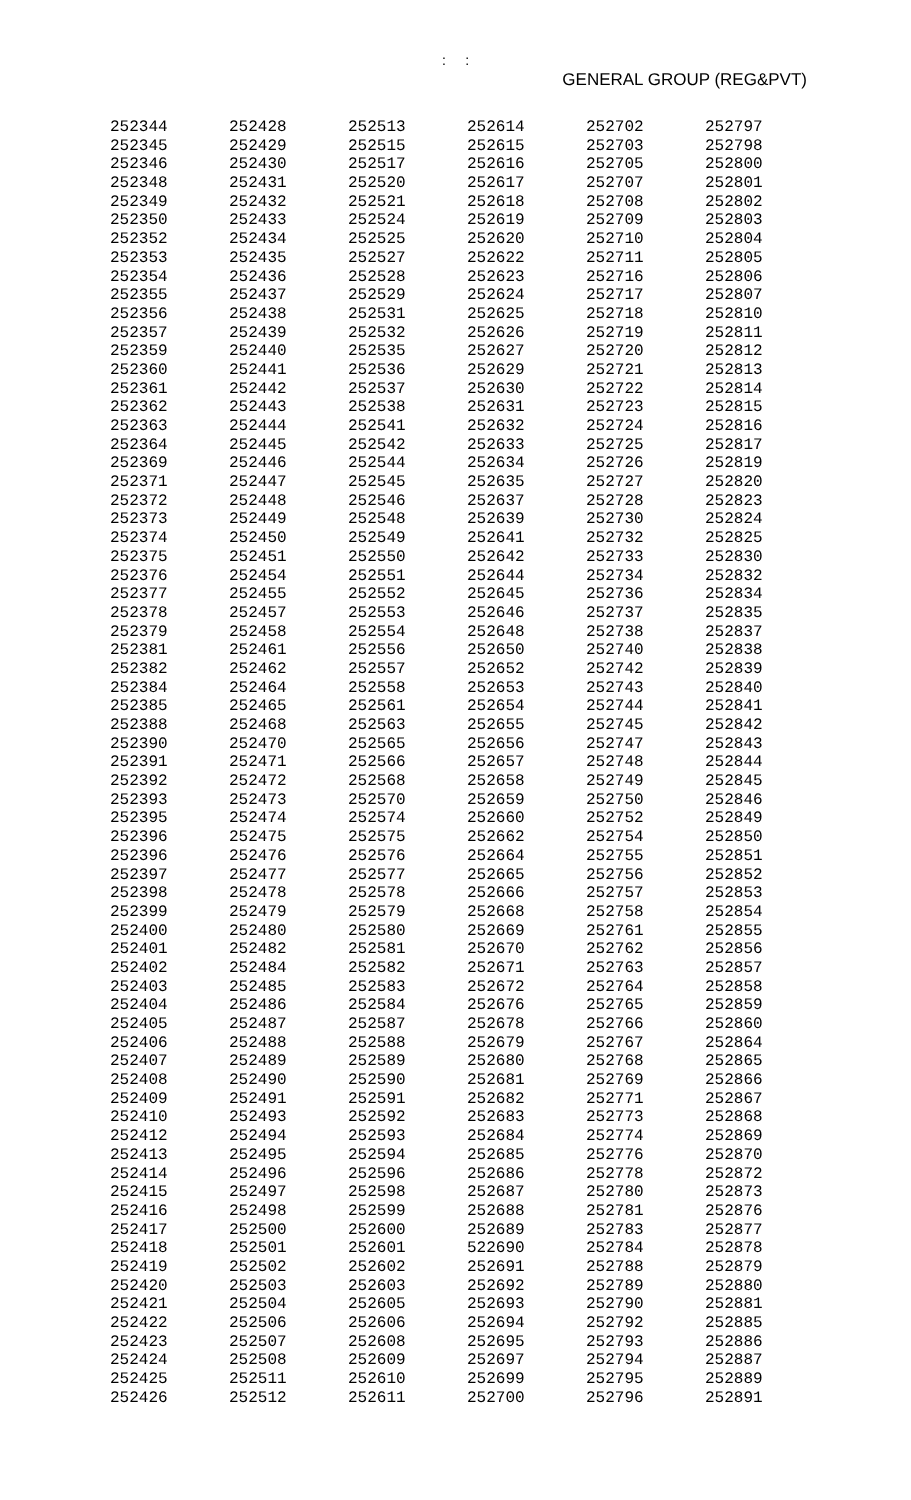: :
GENERAL GROUP (REG&PVT)
| 252344 | 252428 | 252513 | 252614 | 252702 | 252797 |
| 252345 | 252429 | 252515 | 252615 | 252703 | 252798 |
| 252346 | 252430 | 252517 | 252616 | 252705 | 252800 |
| 252348 | 252431 | 252520 | 252617 | 252707 | 252801 |
| 252349 | 252432 | 252521 | 252618 | 252708 | 252802 |
| 252350 | 252433 | 252524 | 252619 | 252709 | 252803 |
| 252352 | 252434 | 252525 | 252620 | 252710 | 252804 |
| 252353 | 252435 | 252527 | 252622 | 252711 | 252805 |
| 252354 | 252436 | 252528 | 252623 | 252716 | 252806 |
| 252355 | 252437 | 252529 | 252624 | 252717 | 252807 |
| 252356 | 252438 | 252531 | 252625 | 252718 | 252810 |
| 252357 | 252439 | 252532 | 252626 | 252719 | 252811 |
| 252359 | 252440 | 252535 | 252627 | 252720 | 252812 |
| 252360 | 252441 | 252536 | 252629 | 252721 | 252813 |
| 252361 | 252442 | 252537 | 252630 | 252722 | 252814 |
| 252362 | 252443 | 252538 | 252631 | 252723 | 252815 |
| 252363 | 252444 | 252541 | 252632 | 252724 | 252816 |
| 252364 | 252445 | 252542 | 252633 | 252725 | 252817 |
| 252369 | 252446 | 252544 | 252634 | 252726 | 252819 |
| 252371 | 252447 | 252545 | 252635 | 252727 | 252820 |
| 252372 | 252448 | 252546 | 252637 | 252728 | 252823 |
| 252373 | 252449 | 252548 | 252639 | 252730 | 252824 |
| 252374 | 252450 | 252549 | 252641 | 252732 | 252825 |
| 252375 | 252451 | 252550 | 252642 | 252733 | 252830 |
| 252376 | 252454 | 252551 | 252644 | 252734 | 252832 |
| 252377 | 252455 | 252552 | 252645 | 252736 | 252834 |
| 252378 | 252457 | 252553 | 252646 | 252737 | 252835 |
| 252379 | 252458 | 252554 | 252648 | 252738 | 252837 |
| 252381 | 252461 | 252556 | 252650 | 252740 | 252838 |
| 252382 | 252462 | 252557 | 252652 | 252742 | 252839 |
| 252384 | 252464 | 252558 | 252653 | 252743 | 252840 |
| 252385 | 252465 | 252561 | 252654 | 252744 | 252841 |
| 252388 | 252468 | 252563 | 252655 | 252745 | 252842 |
| 252390 | 252470 | 252565 | 252656 | 252747 | 252843 |
| 252391 | 252471 | 252566 | 252657 | 252748 | 252844 |
| 252392 | 252472 | 252568 | 252658 | 252749 | 252845 |
| 252393 | 252473 | 252570 | 252659 | 252750 | 252846 |
| 252395 | 252474 | 252574 | 252660 | 252752 | 252849 |
| 252396 | 252475 | 252575 | 252662 | 252754 | 252850 |
| 252396 | 252476 | 252576 | 252664 | 252755 | 252851 |
| 252397 | 252477 | 252577 | 252665 | 252756 | 252852 |
| 252398 | 252478 | 252578 | 252666 | 252757 | 252853 |
| 252399 | 252479 | 252579 | 252668 | 252758 | 252854 |
| 252400 | 252480 | 252580 | 252669 | 252761 | 252855 |
| 252401 | 252482 | 252581 | 252670 | 252762 | 252856 |
| 252402 | 252484 | 252582 | 252671 | 252763 | 252857 |
| 252403 | 252485 | 252583 | 252672 | 252764 | 252858 |
| 252404 | 252486 | 252584 | 252676 | 252765 | 252859 |
| 252405 | 252487 | 252587 | 252678 | 252766 | 252860 |
| 252406 | 252488 | 252588 | 252679 | 252767 | 252864 |
| 252407 | 252489 | 252589 | 252680 | 252768 | 252865 |
| 252408 | 252490 | 252590 | 252681 | 252769 | 252866 |
| 252409 | 252491 | 252591 | 252682 | 252771 | 252867 |
| 252410 | 252493 | 252592 | 252683 | 252773 | 252868 |
| 252412 | 252494 | 252593 | 252684 | 252774 | 252869 |
| 252413 | 252495 | 252594 | 252685 | 252776 | 252870 |
| 252414 | 252496 | 252596 | 252686 | 252778 | 252872 |
| 252415 | 252497 | 252598 | 252687 | 252780 | 252873 |
| 252416 | 252498 | 252599 | 252688 | 252781 | 252876 |
| 252417 | 252500 | 252600 | 252689 | 252783 | 252877 |
| 252418 | 252501 | 252601 | 522690 | 252784 | 252878 |
| 252419 | 252502 | 252602 | 252691 | 252788 | 252879 |
| 252420 | 252503 | 252603 | 252692 | 252789 | 252880 |
| 252421 | 252504 | 252605 | 252693 | 252790 | 252881 |
| 252422 | 252506 | 252606 | 252694 | 252792 | 252885 |
| 252423 | 252507 | 252608 | 252695 | 252793 | 252886 |
| 252424 | 252508 | 252609 | 252697 | 252794 | 252887 |
| 252425 | 252511 | 252610 | 252699 | 252795 | 252889 |
| 252426 | 252512 | 252611 | 252700 | 252796 | 252891 |